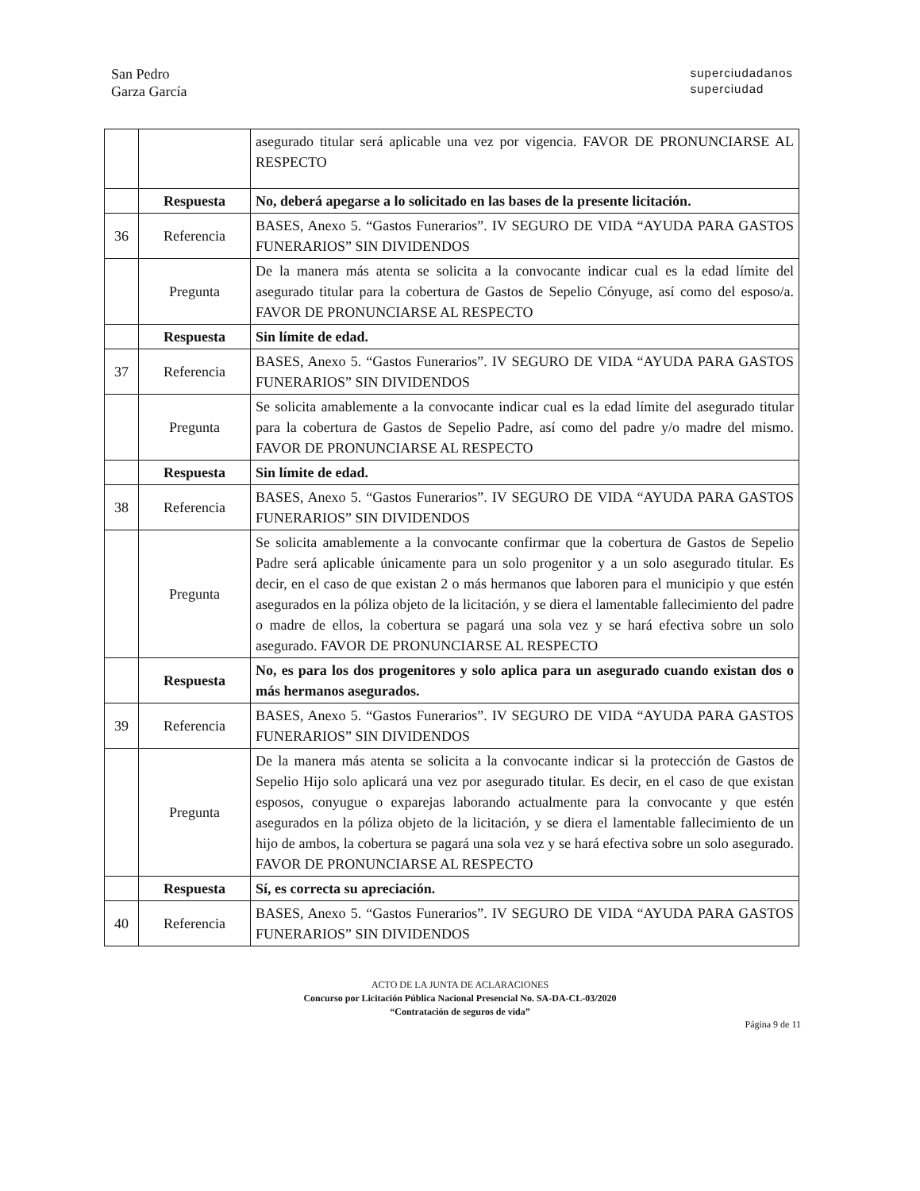San Pedro
Garza García
superciudadanos
superciudad
| | | asegurado titular será aplicable una vez por vigencia. FAVOR DE PRONUNCIARSE AL RESPECTO |
| | Respuesta | No, deberá apegarse a lo solicitado en las bases de la presente licitación. |
| 36 | Referencia | BASES, Anexo 5. “Gastos Funerarios”. IV SEGURO DE VIDA “AYUDA PARA GASTOS FUNERARIOS” SIN DIVIDENDOS |
| | Pregunta | De la manera más atenta se solicita a la convocante indicar cual es la edad límite del asegurado titular para la cobertura de Gastos de Sepelio Cónyuge, así como del esposo/a. FAVOR DE PRONUNCIARSE AL RESPECTO |
| | Respuesta | Sin límite de edad. |
| 37 | Referencia | BASES, Anexo 5. “Gastos Funerarios”. IV SEGURO DE VIDA “AYUDA PARA GASTOS FUNERARIOS” SIN DIVIDENDOS |
| | Pregunta | Se solicita amablemente a la convocante indicar cual es la edad límite del asegurado titular para la cobertura de Gastos de Sepelio Padre, así como del padre y/o madre del mismo. FAVOR DE PRONUNCIARSE AL RESPECTO |
| | Respuesta | Sin límite de edad. |
| 38 | Referencia | BASES, Anexo 5. “Gastos Funerarios”. IV SEGURO DE VIDA “AYUDA PARA GASTOS FUNERARIOS” SIN DIVIDENDOS |
| | Pregunta | Se solicita amablemente a la convocante confirmar que la cobertura de Gastos de Sepelio Padre será aplicable únicamente para un solo progenitor y a un solo asegurado titular. Es decir, en el caso de que existan 2 o más hermanos que laboren para el municipio y que estén asegurados en la póliza objeto de la licitación, y se diera el lamentable fallecimiento del padre o madre de ellos, la cobertura se pagará una sola vez y se hará efectiva sobre un solo asegurado. FAVOR DE PRONUNCIARSE AL RESPECTO |
| | Respuesta | No, es para los dos progenitores y solo aplica para un asegurado cuando existan dos o más hermanos asegurados. |
| 39 | Referencia | BASES, Anexo 5. “Gastos Funerarios”. IV SEGURO DE VIDA “AYUDA PARA GASTOS FUNERARIOS” SIN DIVIDENDOS |
| | Pregunta | De la manera más atenta se solicita a la convocante indicar si la protección de Gastos de Sepelio Hijo solo aplicará una vez por asegurado titular. Es decir, en el caso de que existan esposos, conyugue o exparejas laborando actualmente para la convocante y que estén asegurados en la póliza objeto de la licitación, y se diera el lamentable fallecimiento de un hijo de ambos, la cobertura se pagará una sola vez y se hará efectiva sobre un solo asegurado. FAVOR DE PRONUNCIARSE AL RESPECTO |
| | Respuesta | Sí, es correcta su apreciación. |
| 40 | Referencia | BASES, Anexo 5. “Gastos Funerarios”. IV SEGURO DE VIDA “AYUDA PARA GASTOS FUNERARIOS” SIN DIVIDENDOS |
ACTO DE LA JUNTA DE ACLARACIONES
Concurso por Licitación Pública Nacional Presencial No. SA-DA-CL-03/2020
“Contratación de seguros de vida”
Página 9 de 11